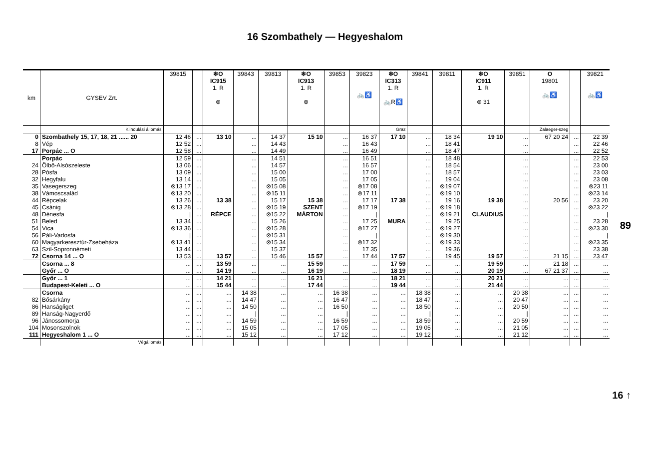16 Szombathely — Hegyeshalom
| km | GYSEV Zrt. | 39815 | | ❄O IC915 1. R ⊛ | 39843 | 39813 | ❄O IC913 1. R ⊛ | 39853 | 39823 🚲♿ | ❄O IC313 1. R 🚲R♿ | 39841 | 39811 | ❄O IC911 1. R ⊛ 31 | 39851 | O 19801 🚲♿ | | 39821 🚲♿ |
| --- | --- | --- | --- | --- | --- | --- | --- | --- | --- | --- | --- | --- | --- | --- | --- | --- | --- |
| | Kiindulási állomás | | | | | | | | | Graz | | | | | Zalaeger-szeg | | |
| 0 | Szombathely 15, 17, 18, 21 ...... 20 | 12 46 | ... | 13 10 | ... | 14 37 | 15 10 | ... | 16 37 | 17 10 | ... | 18 34 | 19 10 | ... | 67 20 24 | ... | 22 39 |
| 8 | Vép | 12 52 | ... | | ... | 14 43 | | ... | 16 43 | | ... | 18 41 | | ... | | ... | 22 46 |
| 17 | Porpác ... O | 12 58 | ... | | ... | 14 49 | | ... | 16 49 | | ... | 18 47 | | ... | | ... | 22 52 |
| | Porpác | 12 59 | ... | | ... | 14 51 | | ... | 16 51 | | ... | 18 48 | | ... | | ... | 22 53 |
| 24 | Ölbő-Alsószeleste | 13 06 | ... | | ... | 14 57 | | ... | 16 57 | | ... | 18 54 | | ... | | ... | 23 00 |
| 28 | Pósfa | 13 09 | ... | | ... | 15 00 | | ... | 17 00 | | ... | 18 57 | | ... | | ... | 23 03 |
| 32 | Hegyfalu | 13 14 | ... | | ... | 15 05 | | ... | 17 05 | | ... | 19 04 | | ... | | ... | 23 08 |
| 35 | Vasegerszeg | ⊗13 17 | ... | | ... | ⊗15 08 | | ... | ⊗17 08 | | ... | ⊗19 07 | | ... | | ... | ⊗23 11 |
| 38 | Vámoscsalád | ⊗13 20 | ... | | ... | ⊗15 11 | | ... | ⊗17 11 | | ... | ⊗19 10 | | ... | | ... | ⊗23 14 |
| 44 | Répcelak | 13 26 | ... | 13 38 | ... | 15 17 | 15 38 | ... | 17 17 | 17 38 | ... | 19 16 | 19 38 | ... | 20 56 | ... | 23 20 |
| 45 | Csánig | ⊗13 28 | ... | | ... | ⊗15 19 | SZENT | ... | ⊗17 19 | | ... | ⊗19 18 | | ... | | ... | ⊗23 22 |
| 48 | Dénesfa | / | ... | RÉPCE | ... | ⊗15 22 | MÁRTON | ... | / | | ... | ⊗19 21 | CLAUDIUS | ... | | ... | / |
| 51 | Beled | 13 34 | ... | | ... | 15 26 | | ... | 17 25 | MURA | ... | 19 25 | | ... | | ... | 23 28 |
| 54 | Vica | ⊗13 36 | ... | | ... | ⊗15 28 | | ... | ⊗17 27 | | ... | ⊗19 27 | | ... | | ... | ⊗23 30 |
| 56 | Páli-Vadosfa | / | ... | | ... | ⊗15 31 | | ... | / | | ... | ⊗19 30 | | ... | | ... | / |
| 60 | Magyarkeresztúr-Zsebeháza | ⊗13 41 | ... | | ... | ⊗15 34 | | ... | ⊗17 32 | | ... | ⊗19 33 | | ... | | ... | ⊗23 35 |
| 63 | Szil-Sopronnémeti | 13 44 | ... | | ... | 15 37 | | ... | 17 35 | | ... | 19 36 | | ... | | ... | 23 38 |
| 72 | Csorna 14 ... O | 13 53 | ... | 13 57 | ... | 15 46 | 15 57 | ... | 17 44 | 17 57 | ... | 19 45 | 19 57 | ... | 21 15 | ... | 23 47 |
| | Csorna ... 8 | ... | ... | 13 59 | ... | ... | 15 59 | ... | ... | 17 59 | ... | ... | 19 59 | ... | 21 18 | ... | ... |
| | Győr ... O | ... | ... | 14 19 | ... | ... | 16 19 | ... | ... | 18 19 | ... | ... | 20 19 | ... | 67 21 37 | ... | ... |
| | Győr ... 1 | ... | ... | 14 21 | ... | ... | 16 21 | ... | ... | 18 21 | ... | ... | 20 21 | ... | ... | ... | ... |
| | Budapest-Keleti ... O | ... | ... | 15 44 | ... | ... | 17 44 | ... | ... | 19 44 | ... | ... | 21 44 | ... | ... | ... | ... |
| | Csorna | ... | ... | ... | 14 38 | ... | ... | 16 38 | ... | ... | 18 38 | ... | ... | 20 38 | ... | ... | ... |
| 82 | Bősárkány | ... | ... | ... | 14 47 | ... | ... | 16 47 | ... | ... | 18 47 | ... | ... | 20 47 | ... | ... | ... |
| 86 | Hanságliget | ... | ... | ... | 14 50 | ... | ... | 16 50 | ... | ... | 18 50 | ... | ... | 20 50 | ... | ... | ... |
| 89 | Hanság-Nagyerdő | ... | ... | ... | / | ... | ... | / | ... | ... | / | ... | ... | / | ... | ... | ... |
| 96 | Jánossomorja | ... | ... | ... | 14 59 | ... | ... | 16 59 | ... | ... | 18 59 | ... | ... | 20 59 | ... | ... | ... |
| 104 | Mosonszolnok | ... | ... | ... | 15 05 | ... | ... | 17 05 | ... | ... | 19 05 | ... | ... | 21 05 | ... | ... | ... |
| 111 | Hegyeshalom 1 ... O | ... | ... | ... | 15 12 | ... | ... | 17 12 | ... | ... | 19 12 | ... | ... | 21 12 | ... | ... | ... |
| | Végállomás | | | | | | | | | | | | | | | | |
89
16 ↑